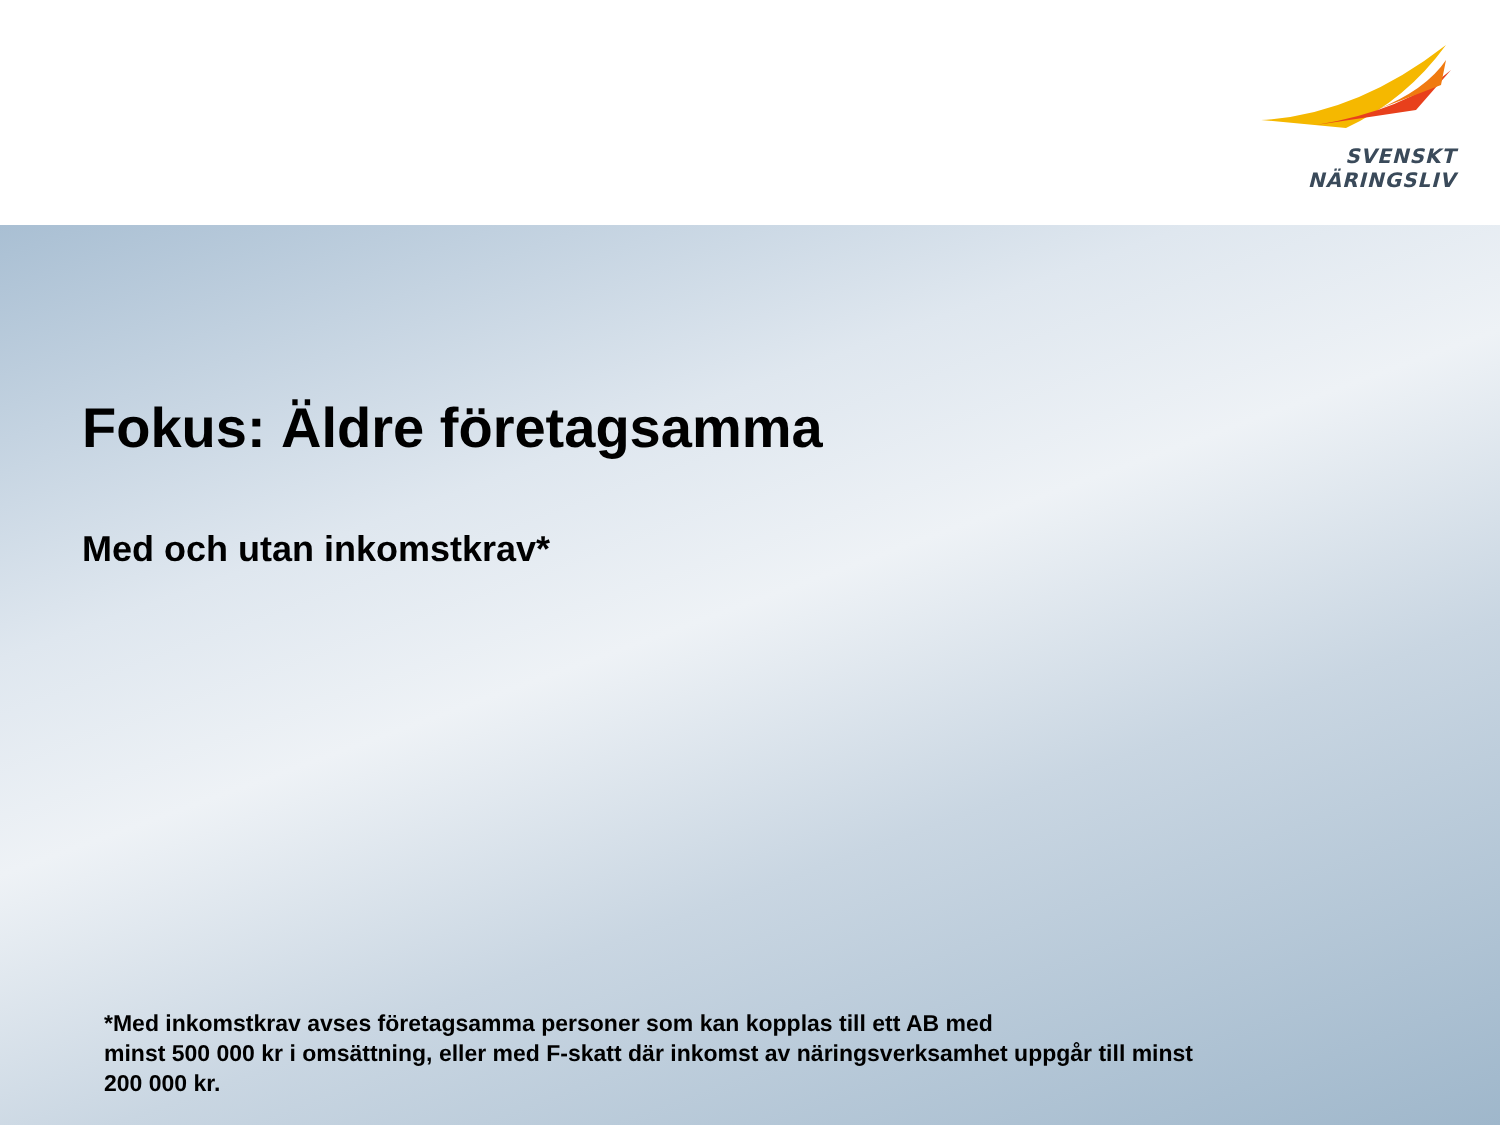SVENSKT NÄRINGSLIV
Fokus: Äldre företagsamma
Med och utan inkomstkrav*
*Med inkomstkrav avses företagsamma personer som kan kopplas till ett AB med
minst 500 000 kr i omsättning, eller med F-skatt där inkomst av näringsverksamhet uppgår till minst 200 000 kr.